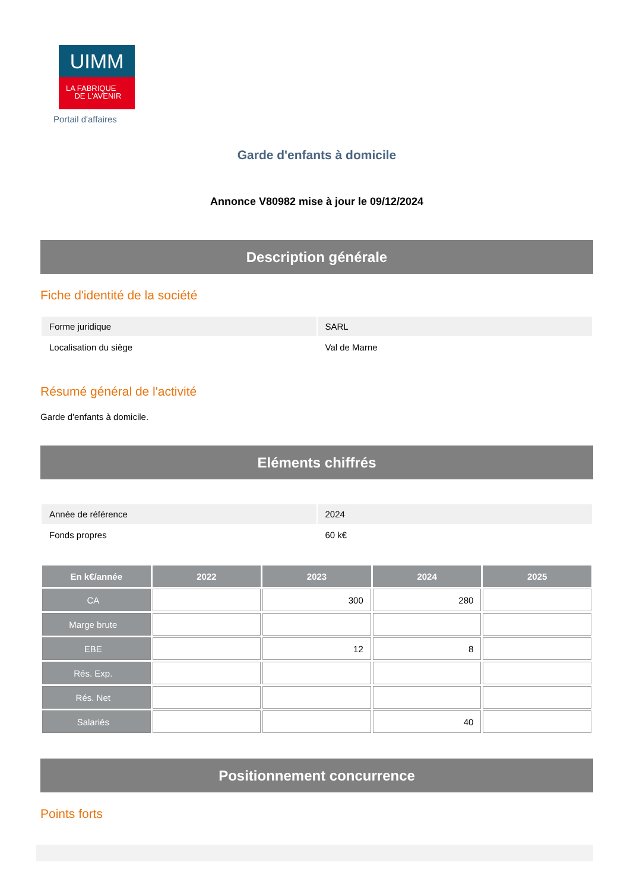UIMM
LA FABRIQUE
DE L'AVENIR
Portail d'affaires
Garde d'enfants à domicile
Annonce V80982 mise à jour le 09/12/2024
Description générale
Fiche d'identité de la société
| Forme juridique | SARL |
| Localisation du siège | Val de Marne |
Résumé général de l'activité
Garde d'enfants à domicile.
Eléments chiffrés
| Année de référence | 2024 |
| Fonds propres | 60 k€ |
| En k€/année | 2022 | 2023 | 2024 | 2025 |
| --- | --- | --- | --- | --- |
| CA | | 300 | 280 | |
| Marge brute | | | | |
| EBE | | 12 | 8 | |
| Rés. Exp. | | | | |
| Rés. Net | | | | |
| Salariés | | | 40 | |
Positionnement concurrence
Points forts